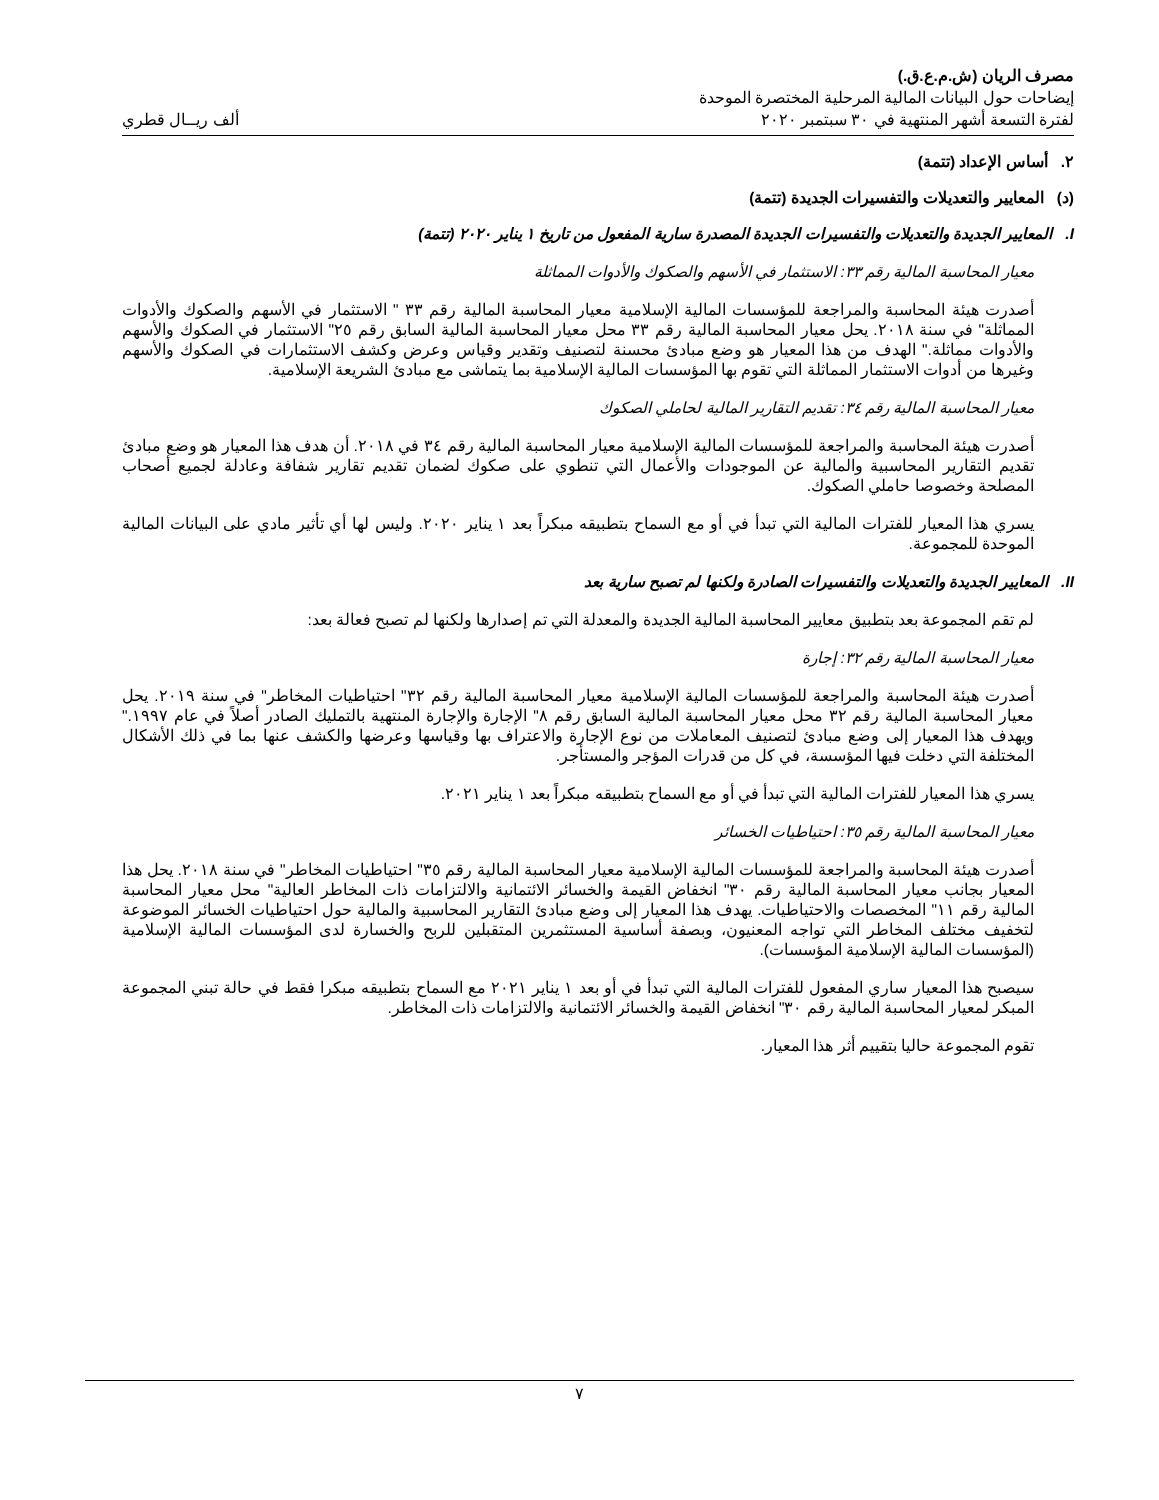مصرف الريان (ش.م.ع.ق.)
إيضاحات حول البيانات المالية المرحلية المختصرة الموحدة
لفترة التسعة أشهر المنتهية في ٣٠ سبتمبر ٢٠٢٠ ألف ريــال قطري
٢. أساس الإعداد (تتمة)
(د) المعايير والتعديلات والتفسيرات الجديدة (تتمة)
I. المعايير الجديدة والتعديلات والتفسيرات الجديدة المصدرة سارية المفعول من تاريخ ١ يناير ٢٠٢٠ (تتمة)
معيار المحاسبة المالية رقم ٣٣: الاستثمار في الأسهم والصكوك والأدوات المماثلة
أصدرت هيئة المحاسبة والمراجعة للمؤسسات المالية الإسلامية معيار المحاسبة المالية رقم ٣٣ " الاستثمار في الأسهم والصكوك والأدوات المماثلة" في سنة ٢٠١٨. يحل معيار المحاسبة المالية رقم ٣٣ محل معيار المحاسبة المالية السابق رقم ٢٥" الاستثمار في الصكوك والأسهم والأدوات مماثلة." الهدف من هذا المعيار هو وضع مبادئ محسنة لتصنيف وتقدير وقياس وعرض وكشف الاستثمارات في الصكوك والأسهم وغيرها من أدوات الاستثمار المماثلة التي تقوم بها المؤسسات المالية الإسلامية بما يتماشى مع مبادئ الشريعة الإسلامية.
معيار المحاسبة المالية رقم ٣٤: تقديم التقارير المالية لحاملي الصكوك
أصدرت هيئة المحاسبة والمراجعة للمؤسسات المالية الإسلامية معيار المحاسبة المالية رقم ٣٤ في ٢٠١٨. أن هدف هذا المعيار هو وضع مبادئ تقديم التقارير المحاسبية والمالية عن الموجودات والأعمال التي تنطوي على صكوك لضمان تقديم تقارير شفافة وعادلة لجميع أصحاب المصلحة وخصوصا حاملي الصكوك.
يسري هذا المعيار للفترات المالية التي تبدأ في أو مع السماح بتطبيقه مبكراً بعد ١ يناير ٢٠٢٠. وليس لها أي تأثير مادي على البيانات المالية الموحدة للمجموعة.
II. المعايير الجديدة والتعديلات والتفسيرات الصادرة ولكنها لم تصبح سارية بعد
لم تقم المجموعة بعد بتطبيق معايير المحاسبة المالية الجديدة والمعدلة التي تم إصدارها ولكنها لم تصبح فعالة بعد:
معيار المحاسبة المالية رقم ٣٢: إجارة
أصدرت هيئة المحاسبة والمراجعة للمؤسسات المالية الإسلامية معيار المحاسبة المالية رقم ٣٢" احتياطيات المخاطر" في سنة ٢٠١٩. يحل معيار المحاسبة المالية رقم ٣٢ محل معيار المحاسبة المالية السابق رقم ٨" الإجارة والإجارة المنتهية بالتمليك الصادر أصلاً في عام ١٩٩٧." ويهدف هذا المعيار إلى وضع مبادئ لتصنيف المعاملات من نوع الإجارة والاعتراف بها وقياسها وعرضها والكشف عنها بما في ذلك الأشكال المختلفة التي دخلت فيها المؤسسة، في كل من قدرات المؤجر والمستأجر.
يسري هذا المعيار للفترات المالية التي تبدأ في أو مع السماح بتطبيقه مبكراً بعد ١ يناير ٢٠٢١.
معيار المحاسبة المالية رقم ٣٥: احتياطيات الخسائر
أصدرت هيئة المحاسبة والمراجعة للمؤسسات المالية الإسلامية معيار المحاسبة المالية رقم ٣٥" احتياطيات المخاطر" في سنة ٢٠١٨. يحل هذا المعيار بجانب معيار المحاسبة المالية رقم ٣٠" انخفاض القيمة والخسائر الائتمانية والالتزامات ذات المخاطر العالية" محل معيار المحاسبة المالية رقم ١١" المخصصات والاحتياطيات. يهدف هذا المعيار إلى وضع مبادئ التقارير المحاسبية والمالية حول احتياطيات الخسائر الموضوعة لتخفيف مختلف المخاطر التي تواجه المعنيون، وبصفة أساسية المستثمرين المتقبلين للربح والخسارة لدى المؤسسات المالية الإسلامية (المؤسسات المالية الإسلامية المؤسسات).
سيصبح هذا المعيار ساري المفعول للفترات المالية التي تبدأ في أو بعد ١ يناير ٢٠٢١ مع السماح بتطبيقه مبكرا فقط في حالة تبني المجموعة المبكر لمعيار المحاسبة المالية رقم ٣٠" انخفاض القيمة والخسائر الائتمانية والالتزامات ذات المخاطر.
تقوم المجموعة حاليا بتقييم أثر هذا المعيار.
٧